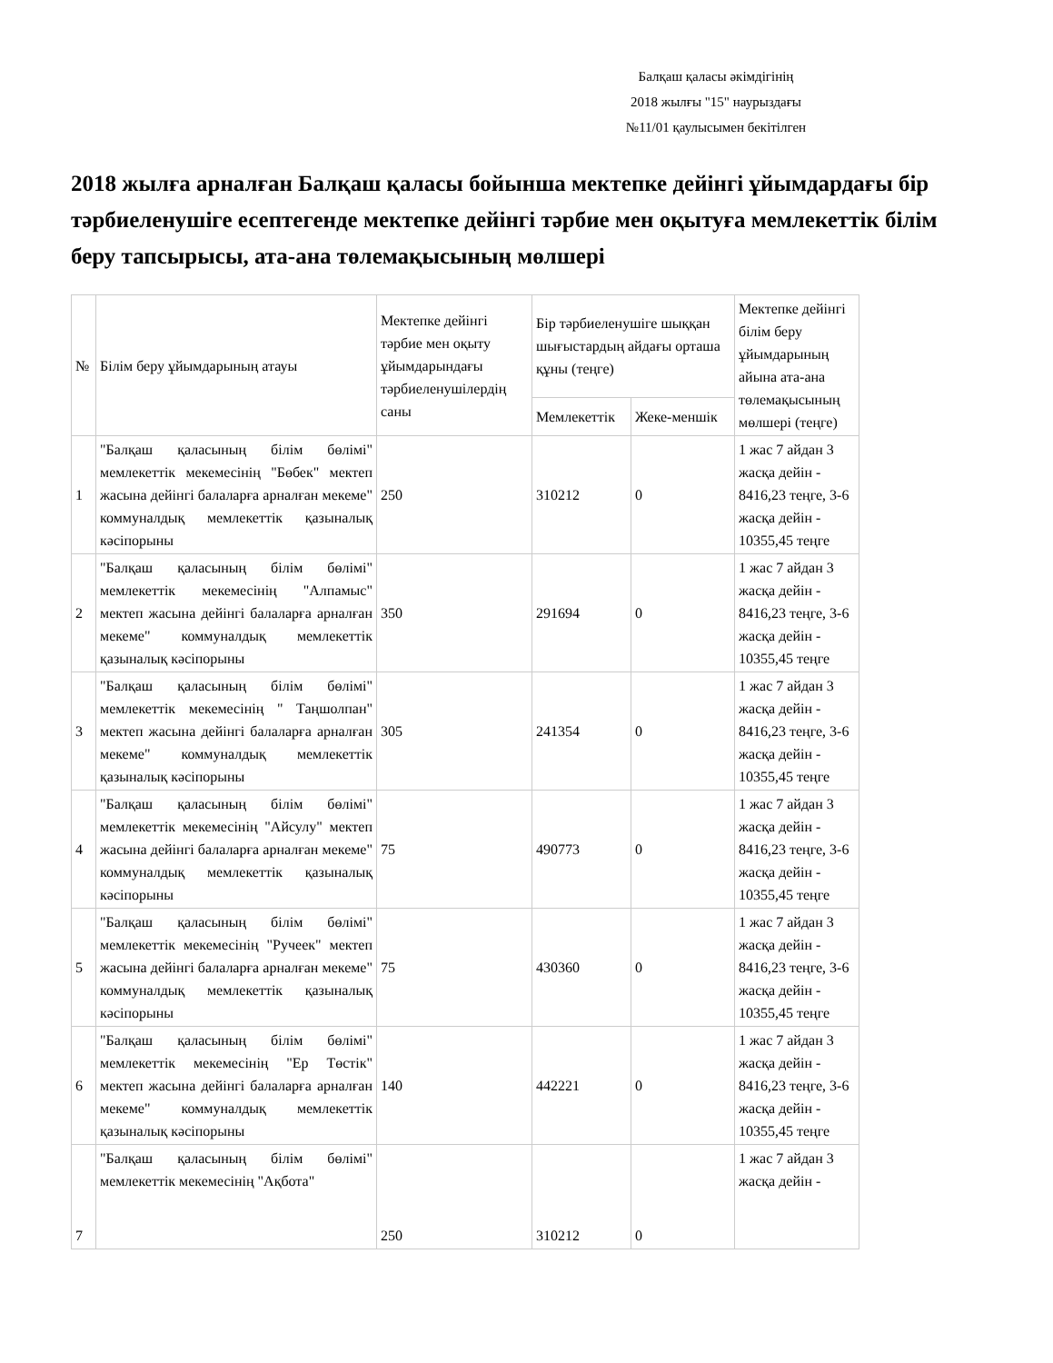Балқаш қаласы әкімдігінің
2018 жылғы "15" наурыздағы
№11/01 қаулысымен бекітілген
2018 жылға арналған Балқаш қаласы бойынша мектепке дейінгі ұйымдардағы бір тәрбиеленушіге есептегенде мектепке дейінгі тәрбие мен оқытуға мемлекеттік білім беру тапсырысы, ата-ана төлемақысының мөлшері
| № | Білім беру ұйымдарының атауы | Мектепке дейінгі тәрбие мен оқыту ұйымдарындағы тәрбиеленушілердің саны | Бір тәрбиеленушіге шыққан шығыстардың айдағы орташа құны (теңге) | | Мектепке дейінгі білім беру ұйымдарының айына ата-ана төлемақысының мөлшері (теңге) |
| --- | --- | --- | --- | --- | --- |
| | | | Мемлекеттік | Жеке-меншік | |
| 1 | "Балқаш қаласының білім бөлімі" мемлекеттік мекемесінің "Бөбек" мектеп жасына дейінгі балаларға арналған мекеме" коммуналдық мемлекеттік қазыналық кәсіпорыны | 250 | 310212 | 0 | 1 жас 7 айдан 3 жасқа дейін - 8416,23 теңге, 3-6 жасқа дейін - 10355,45 теңге |
| 2 | "Балқаш қаласының білім бөлімі" мемлекеттік мекемесінің "Алпамыс" мектеп жасына дейінгі балаларға арналған мекеме" коммуналдық мемлекеттік қазыналық кәсіпорыны | 350 | 291694 | 0 | 1 жас 7 айдан 3 жасқа дейін - 8416,23 теңге, 3-6 жасқа дейін - 10355,45 теңге |
| 3 | "Балқаш қаласының білім бөлімі" мемлекеттік мекемесінің " Таңшолпан" мектеп жасына дейінгі балаларға арналған мекеме" коммуналдық мемлекеттік қазыналық кәсіпорыны | 305 | 241354 | 0 | 1 жас 7 айдан 3 жасқа дейін - 8416,23 теңге, 3-6 жасқа дейін - 10355,45 теңге |
| 4 | "Балқаш қаласының білім бөлімі" мемлекеттік мекемесінің "Айсулу" мектеп жасына дейінгі балаларға арналған мекеме" коммуналдық мемлекеттік қазыналық кәсіпорыны | 75 | 490773 | 0 | 1 жас 7 айдан 3 жасқа дейін - 8416,23 теңге, 3-6 жасқа дейін - 10355,45 теңге |
| 5 | "Балқаш қаласының білім бөлімі" мемлекеттік мекемесінің "Ручеек" мектеп жасына дейінгі балаларға арналған мекеме" коммуналдық мемлекеттік қазыналық кәсіпорыны | 75 | 430360 | 0 | 1 жас 7 айдан 3 жасқа дейін - 8416,23 теңге, 3-6 жасқа дейін - 10355,45 теңге |
| 6 | "Балқаш қаласының білім бөлімі" мемлекеттік мекемесінің "Ер Төстік" мектеп жасына дейінгі балаларға арналған мекеме" коммуналдық мемлекеттік қазыналық кәсіпорыны | 140 | 442221 | 0 | 1 жас 7 айдан 3 жасқа дейін - 8416,23 теңге, 3-6 жасқа дейін - 10355,45 теңге |
| 7 | "Балқаш қаласының білім бөлімі" мемлекеттік мекемесінің "Ақбота" | 250 | 310212 | 0 | 1 жас 7 айдан 3 жасқа дейін - |